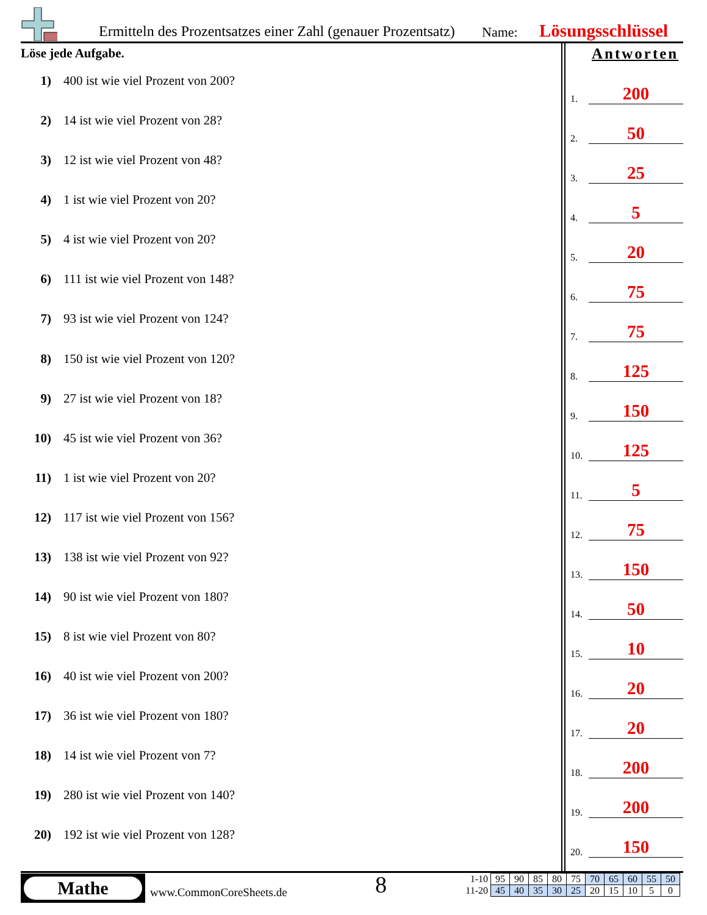Ermitteln des Prozentsatzes einer Zahl (genauer Prozentsatz)
Name: Lösungsschlüssel
Löse jede Aufgabe. Antworten
1) 400 ist wie viel Prozent von 200?
2) 14 ist wie viel Prozent von 28?
3) 12 ist wie viel Prozent von 48?
4) 1 ist wie viel Prozent von 20?
5) 4 ist wie viel Prozent von 20?
6) 111 ist wie viel Prozent von 148?
7) 93 ist wie viel Prozent von 124?
8) 150 ist wie viel Prozent von 120?
9) 27 ist wie viel Prozent von 18?
10) 45 ist wie viel Prozent von 36?
11) 1 ist wie viel Prozent von 20?
12) 117 ist wie viel Prozent von 156?
13) 138 ist wie viel Prozent von 92?
14) 90 ist wie viel Prozent von 180?
15) 8 ist wie viel Prozent von 80?
16) 40 ist wie viel Prozent von 200?
17) 36 ist wie viel Prozent von 180?
18) 14 ist wie viel Prozent von 7?
19) 280 ist wie viel Prozent von 140?
20) 192 ist wie viel Prozent von 128?
1.
200
2.
50
3.
25
4.
5
5.
20
6.
75
7.
75
8.
125
9.
150
10.
125
11.
5
12.
75
13.
150
14.
50
15.
10
16.
20
17.
20
18.
200
19.
200
20.
150
Mathe
www.CommonCoreSheets.de 8
| 1-10 | 95 | 90 | 85 | 80 | 75 | 70 | 65 | 60 | 55 | 50 |
| 11-20 | 45 | 40 | 35 | 30 | 25 | 20 | 15 | 10 | 5 | 0 |